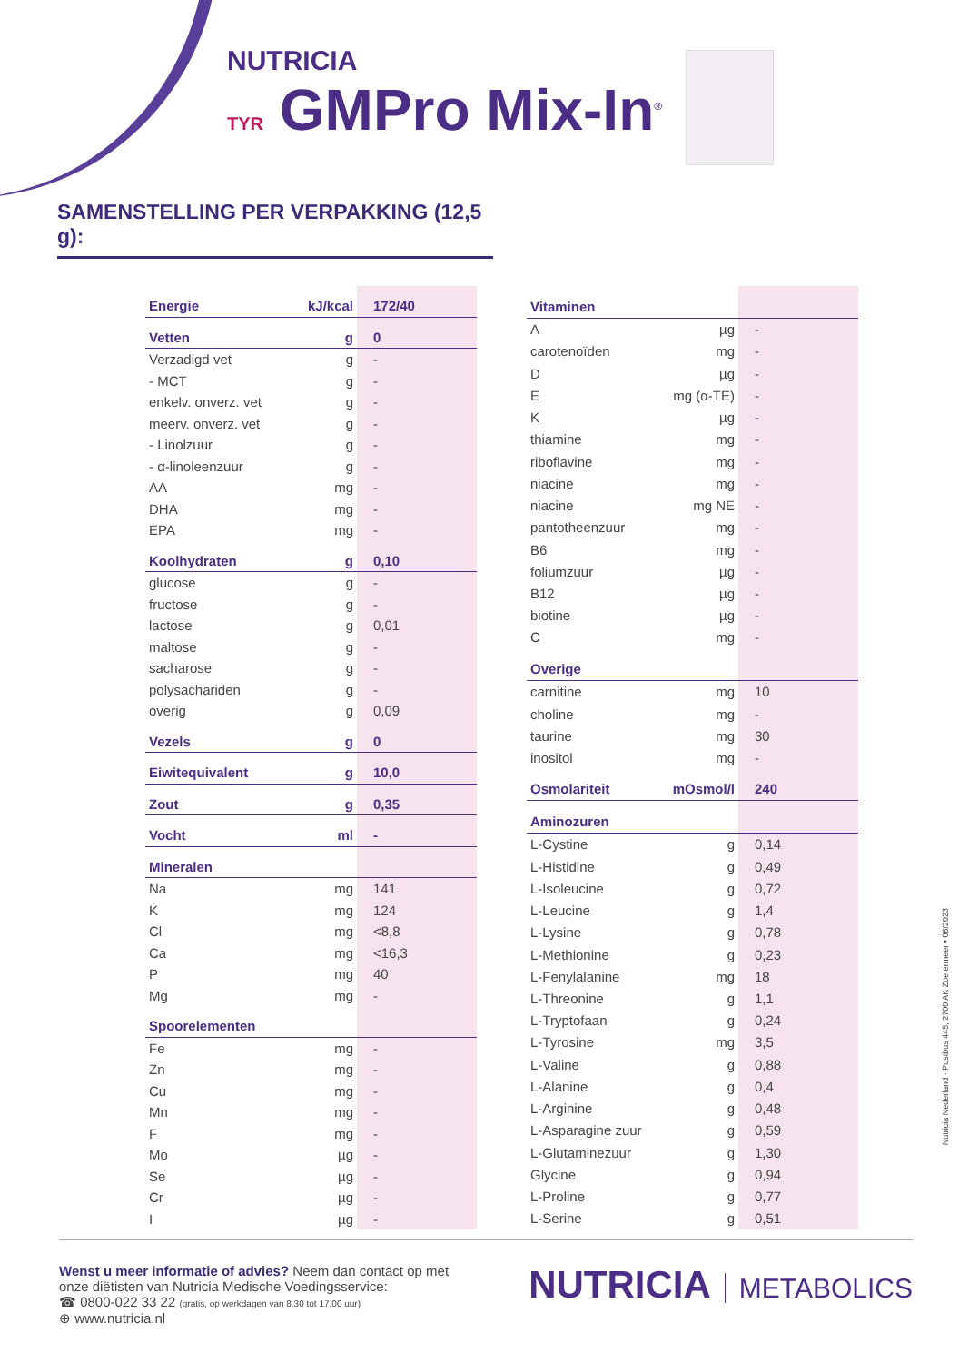NUTRICIA
TYR GMPro Mix-In<sup>®</sup>
SAMENSTELLING PER VERPAKKING (12,5 g):
| Energie | kJ/kcal | 172/40 |
| Vetten | g | 0 |
| Verzadigd vet | g | - |
| - MCT | g | - |
| enkelv. onverz. vet | g | - |
| meerv. onverz. vet | g | - |
| - Linolzuur | g | - |
| - α-linoleenzuur | g | - |
| AA | mg | - |
| DHA | mg | - |
| EPA | mg | - |
| Koolhydraten | g | 0,10 |
| glucose | g | - |
| fructose | g | - |
| lactose | g | 0,01 |
| maltose | g | - |
| sacharose | g | - |
| polysachariden | g | - |
| overig | g | 0,09 |
| Vezels | g | 0 |
| Eiwitequivalent | g | 10,0 |
| Zout | g | 0,35 |
| Vocht | ml | - |
| Mineralen | | |
| Na | mg | 141 |
| K | mg | 124 |
| Cl | mg | <8,8 |
| Ca | mg | <16,3 |
| P | mg | 40 |
| Mg | mg | - |
| Spoorelementen | | |
| Fe | mg | - |
| Zn | mg | - |
| Cu | mg | - |
| Mn | mg | - |
| F | mg | - |
| Mo | µg | - |
| Se | µg | - |
| Cr | µg | - |
| I | µg | - |
| Vitaminen | | |
| A | µg | - |
| carotenoïden | mg | - |
| D | µg | - |
| E | mg (α-TE) | - |
| K | µg | - |
| thiamine | mg | - |
| riboflavine | mg | - |
| niacine | mg | - |
| niacine | mg NE | - |
| pantotheenzuur | mg | - |
| B6 | mg | - |
| foliumzuur | µg | - |
| B12 | µg | - |
| biotine | µg | - |
| C | mg | - |
| Overige | | |
| carnitine | mg | 10 |
| choline | mg | - |
| taurine | mg | 30 |
| inositol | mg | - |
| Osmolariteit | mOsmol/l | 240 |
| Aminozuren | | |
| L-Cystine | g | 0,14 |
| L-Histidine | g | 0,49 |
| L-Isoleucine | g | 0,72 |
| L-Leucine | g | 1,4 |
| L-Lysine | g | 0,78 |
| L-Methionine | g | 0,23 |
| L-Fenylalanine | mg | 18 |
| L-Threonine | g | 1,1 |
| L-Tryptofaan | g | 0,24 |
| L-Tyrosine | mg | 3,5 |
| L-Valine | g | 0,88 |
| L-Alanine | g | 0,4 |
| L-Arginine | g | 0,48 |
| L-Asparagine zuur | g | 0,59 |
| L-Glutaminezuur | g | 1,30 |
| Glycine | g | 0,94 |
| L-Proline | g | 0,77 |
| L-Serine | g | 0,51 |
Nutricia Nederland · Postbus 445, 2700 AK Zoetermeer • 06/2023
Wenst u meer informatie of advies? Neem dan contact op met
onze diëtisten van Nutricia Medische Voedingsservice:
☎ 0800-022 33 22 (gratis, op werkdagen van 8.30 tot 17.00 uur)
⊕ www.nutricia.nl
NUTRICIA METABOLICS